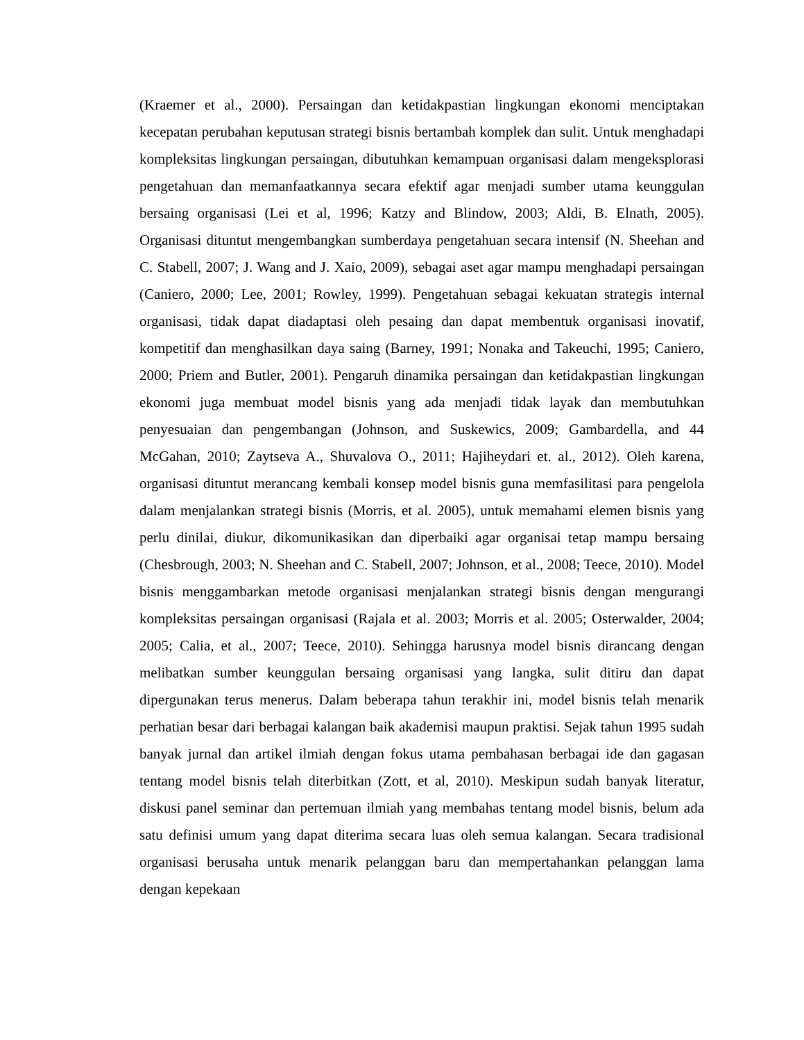(Kraemer et al., 2000). Persaingan dan ketidakpastian lingkungan ekonomi menciptakan kecepatan perubahan keputusan strategi bisnis bertambah komplek dan sulit. Untuk menghadapi kompleksitas lingkungan persaingan, dibutuhkan kemampuan organisasi dalam mengeksplorasi pengetahuan dan memanfaatkannya secara efektif agar menjadi sumber utama keunggulan bersaing organisasi (Lei et al, 1996; Katzy and Blindow, 2003; Aldi, B. Elnath, 2005). Organisasi dituntut mengembangkan sumberdaya pengetahuan secara intensif (N. Sheehan and C. Stabell, 2007; J. Wang and J. Xaio, 2009), sebagai aset agar mampu menghadapi persaingan (Caniero, 2000; Lee, 2001; Rowley, 1999). Pengetahuan sebagai kekuatan strategis internal organisasi, tidak dapat diadaptasi oleh pesaing dan dapat membentuk organisasi inovatif, kompetitif dan menghasilkan daya saing (Barney, 1991; Nonaka and Takeuchi, 1995; Caniero, 2000; Priem and Butler, 2001). Pengaruh dinamika persaingan dan ketidakpastian lingkungan ekonomi juga membuat model bisnis yang ada menjadi tidak layak dan membutuhkan penyesuaian dan pengembangan (Johnson, and Suskewics, 2009; Gambardella, and 44 McGahan, 2010; Zaytseva A., Shuvalova O., 2011; Hajiheydari et. al., 2012). Oleh karena, organisasi dituntut merancang kembali konsep model bisnis guna memfasilitasi para pengelola dalam menjalankan strategi bisnis (Morris, et al. 2005), untuk memahami elemen bisnis yang perlu dinilai, diukur, dikomunikasikan dan diperbaiki agar organisai tetap mampu bersaing (Chesbrough, 2003; N. Sheehan and C. Stabell, 2007; Johnson, et al., 2008; Teece, 2010). Model bisnis menggambarkan metode organisasi menjalankan strategi bisnis dengan mengurangi kompleksitas persaingan organisasi (Rajala et al. 2003; Morris et al. 2005; Osterwalder, 2004; 2005; Calia, et al., 2007; Teece, 2010). Sehingga harusnya model bisnis dirancang dengan melibatkan sumber keunggulan bersaing organisasi yang langka, sulit ditiru dan dapat dipergunakan terus menerus. Dalam beberapa tahun terakhir ini, model bisnis telah menarik perhatian besar dari berbagai kalangan baik akademisi maupun praktisi. Sejak tahun 1995 sudah banyak jurnal dan artikel ilmiah dengan fokus utama pembahasan berbagai ide dan gagasan tentang model bisnis telah diterbitkan (Zott, et al, 2010). Meskipun sudah banyak literatur, diskusi panel seminar dan pertemuan ilmiah yang membahas tentang model bisnis, belum ada satu definisi umum yang dapat diterima secara luas oleh semua kalangan. Secara tradisional organisasi berusaha untuk menarik pelanggan baru dan mempertahankan pelanggan lama dengan kepekaan